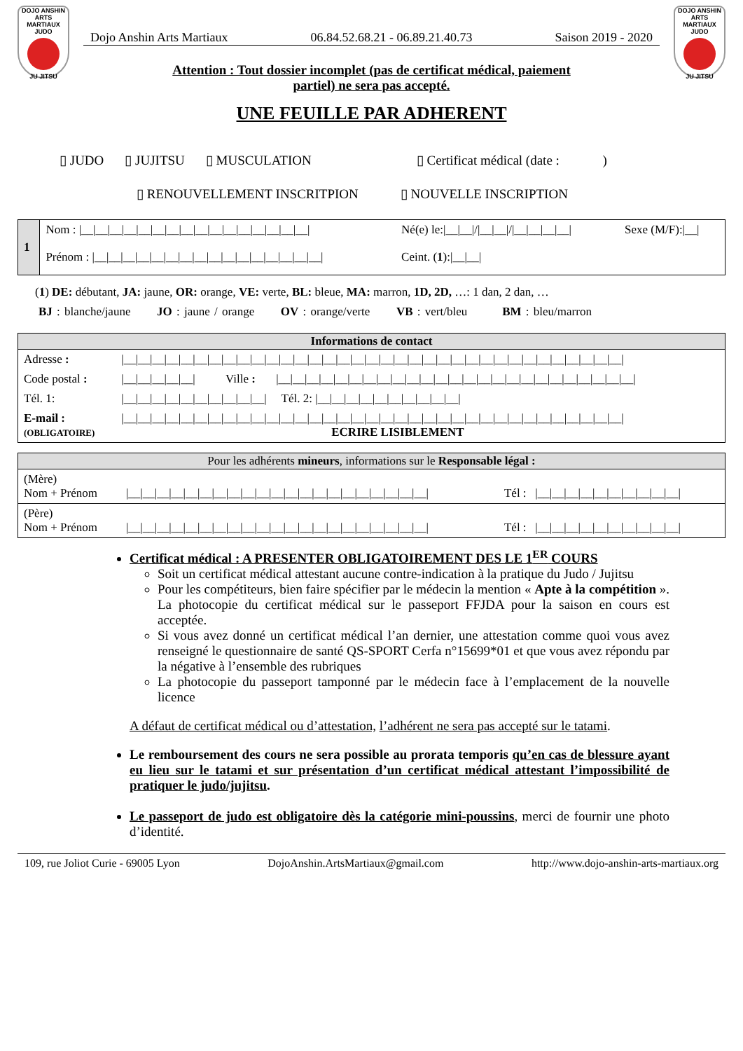DOJO ANSHIN ARTS MARTIAUX JUDO
JU JITSU
Dojo Anshin Arts Martiaux 06.84.52.68.21 - 06.89.21.40.73 Saison 2019 - 2020
Attention : Tout dossier incomplet (pas de certificat médical, paiement partiel) ne sera pas accepté.
DOJO ANSHIN ARTS MARTIAUX JUDO
JU JITSU
UNE FEUILLE PAR ADHERENT
▯ JUDO ▯ JUJITSU ▯ MUSCULATION ▯ Certificat médical (date : )
▯ RENOUVELLEMENT INSCRITPION ▯ NOUVELLE INSCRIPTION
| 1 | Nom : /__/__/__/__/__/__/__/__/__/__/__/__/__/__/__/__/ | Né(e) le:/__/__///__/__///__/__/__/__/ | Sexe (M/F):/__/ |
| | Prénom : /__/__/__/__/__/__/__/__/__/__/__/__/__/__/__/__/ | Ceint. ( 1 ):/__/__/ | |
(1) DE: débutant, JA: jaune, OR: orange, VE: verte, BL: bleue, MA: marron, 1D, 2D, …: 1 dan, 2 dan, …
BJ : blanche/jaune JO : jaune / orange OV : orange/verte VB : vert/bleu BM : bleu/marron
| Informations de contact | | | |
| --- | --- | --- | --- |
| Adresse : | /__/__/__/__/__/__/__/__/__/__/__/__/__/__/__/__/__/__/__/__/__/__/__/__/__/__/__/__/__/__/__/__/__/__/__/ | | |
| Code postal : | /__/__/__/__/__/ | Ville : | /__/__/__/__/__/__/__/__/__/__/__/__/__/__/__/__/__/__/__/__/__/__/__/__/__/ |
| Tél. 1: | /__/__/__/__/__/__/__/__/__/__/ Tél. 2: /__/__/__/__/__/__/__/__/__/__/ | | |
| E-mail : (OBLIGATOIRE) | /__/__/__/__/__/__/__/__/__/__/__/__/__/__/__/__/__/__/__/__/__/__/__/__/__/__/__/__/__/__/__/__/__/__/__/ ECRIRE LISIBLEMENT | | |
| Pour les adhérents mineurs , informations sur le Responsable légal : | | |
| --- | --- | --- |
| (Mère) Nom + Prénom | /__/__/__/__/__/__/__/__/__/__/__/__/__/__/__/__/__/__/__/__/__/ | Tél : /__/__/__/__/__/__/__/__/__/__/ |
| (Père) Nom + Prénom | /__/__/__/__/__/__/__/__/__/__/__/__/__/__/__/__/__/__/__/__/__/ | Tél : /__/__/__/__/__/__/__/__/__/__/ |
Certificat médical : A PRESENTER OBLIGATOIREMENT DES LE 1<sup>ER</sup> COURS
Soit un certificat médical attestant aucune contre-indication à la pratique du Judo / Jujitsu
Pour les compétiteurs, bien faire spécifier par le médecin la mention « Apte à la compétition ». La photocopie du certificat médical sur le passeport FFJDA pour la saison en cours est acceptée.
Si vous avez donné un certificat médical l’an dernier, une attestation comme quoi vous avez renseigné le questionnaire de santé QS-SPORT Cerfa n°15699*01 et que vous avez répondu par la négative à l’ensemble des rubriques
La photocopie du passeport tamponné par le médecin face à l’emplacement de la nouvelle licence
A défaut de certificat médical ou d’attestation, l’adhérent ne sera pas accepté sur le tatami.
Le remboursement des cours ne sera possible au prorata temporis qu’en cas de blessure ayant eu lieu sur le tatami et sur présentation d’un certificat médical attestant l’impossibilité de pratiquer le judo/jujitsu.
Le passeport de judo est obligatoire dès la catégorie mini-poussins, merci de fournir une photo d’identité.
109, rue Joliot Curie - 69005 Lyon DojoAnshin.ArtsMartiaux@gmail.com http://www.dojo-anshin-arts-martiaux.org